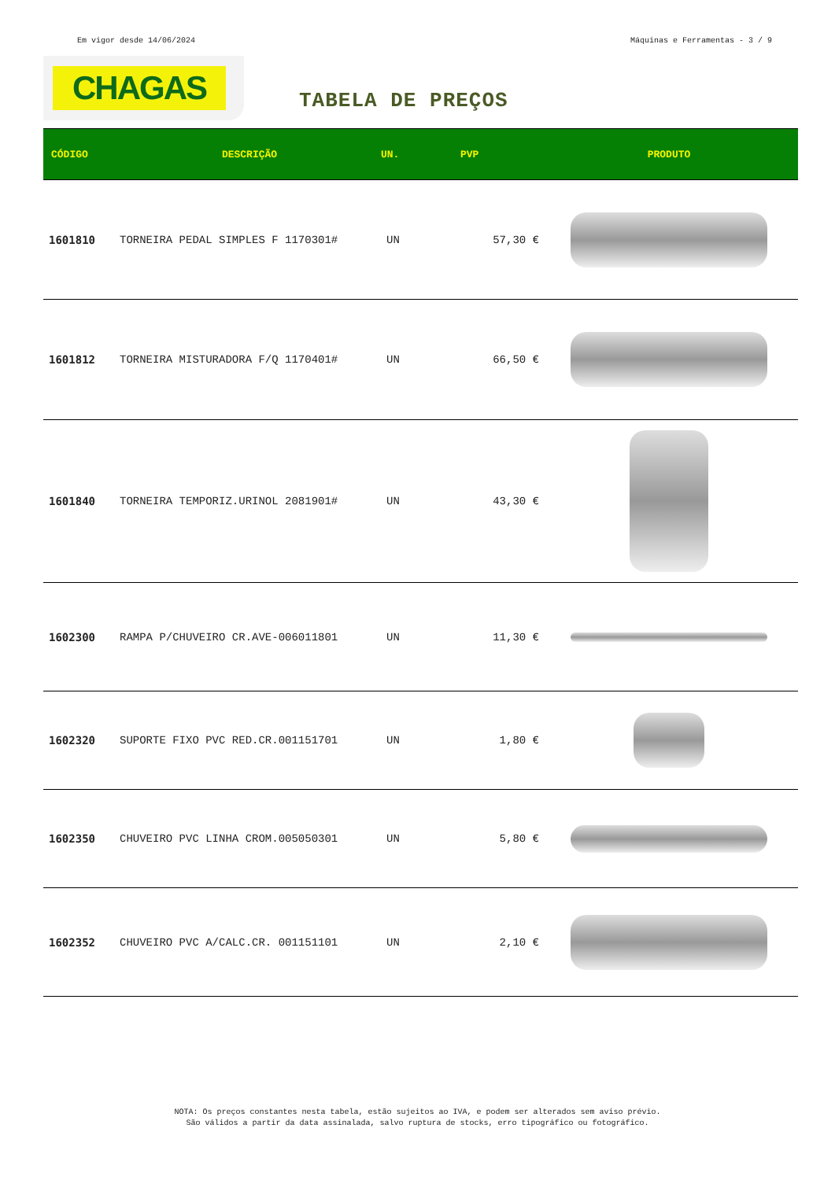Em vigor desde 14/06/2024 Máquinas e Ferramentas - 3 / 9
CHAGAS
TABELA DE PREÇOS
| CÓDIGO | DESCRIÇÃO | UN. | PVP | PRODUTO |
| --- | --- | --- | --- | --- |
| 1601810 | TORNEIRA PEDAL SIMPLES F 1170301# | UN | 57,30 € | |
| 1601812 | TORNEIRA MISTURADORA F/Q 1170401# | UN | 66,50 € | |
| 1601840 | TORNEIRA TEMPORIZ.URINOL 2081901# | UN | 43,30 € | |
| 1602300 | RAMPA P/CHUVEIRO CR.AVE-006011801 | UN | 11,30 € | |
| 1602320 | SUPORTE FIXO PVC RED.CR.001151701 | UN | 1,80 € | |
| 1602350 | CHUVEIRO PVC LINHA CROM.005050301 | UN | 5,80 € | |
| 1602352 | CHUVEIRO PVC A/CALC.CR. 001151101 | UN | 2,10 € | |
NOTA: Os preços constantes nesta tabela, estão sujeitos ao IVA, e podem ser alterados sem aviso prévio.
São válidos a partir da data assinalada, salvo ruptura de stocks, erro tipográfico ou fotográfico.